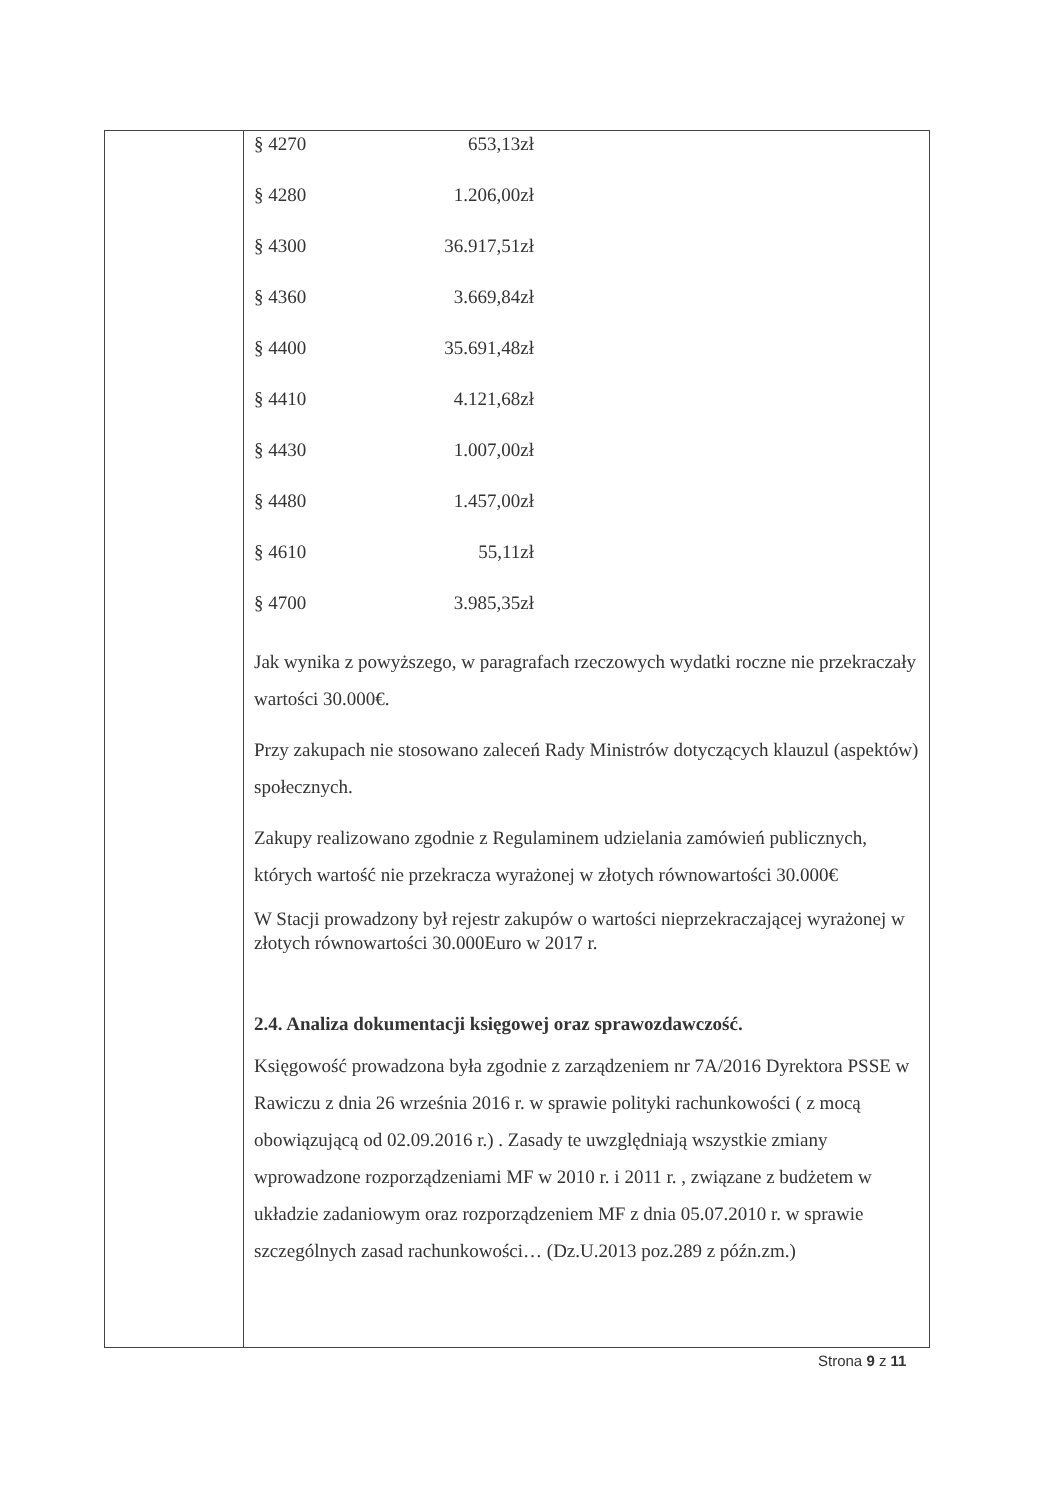| § 4270 | 653,13zł |
| § 4280 | 1.206,00zł |
| § 4300 | 36.917,51zł |
| § 4360 | 3.669,84zł |
| § 4400 | 35.691,48zł |
| § 4410 | 4.121,68zł |
| § 4430 | 1.007,00zł |
| § 4480 | 1.457,00zł |
| § 4610 | 55,11zł |
| § 4700 | 3.985,35zł |
Jak wynika z powyższego, w paragrafach rzeczowych wydatki roczne nie przekraczały wartości 30.000€.
Przy zakupach nie stosowano zaleceń Rady Ministrów dotyczących klauzul (aspektów) społecznych.
Zakupy realizowano zgodnie z Regulaminem udzielania zamówień publicznych, których wartość nie przekracza wyrażonej w złotych równowartości 30.000€
W Stacji prowadzony był rejestr zakupów o wartości nieprzekraczającej wyrażonej w złotych równowartości 30.000Euro w 2017 r.
2.4. Analiza dokumentacji księgowej oraz sprawozdawczość.
Księgowość prowadzona była zgodnie z zarządzeniem nr 7A/2016 Dyrektora PSSE w Rawiczu z dnia 26 września 2016 r. w sprawie polityki rachunkowości ( z mocą obowiązującą od 02.09.2016 r.) . Zasady te uwzględniają wszystkie zmiany wprowadzone rozporządzeniami MF w 2010 r. i 2011 r. , związane z budżetem w układzie zadaniowym oraz rozporządzeniem MF z dnia 05.07.2010 r. w sprawie szczególnych zasad rachunkowości… (Dz.U.2013 poz.289 z późn.zm.)
Strona 9 z 11